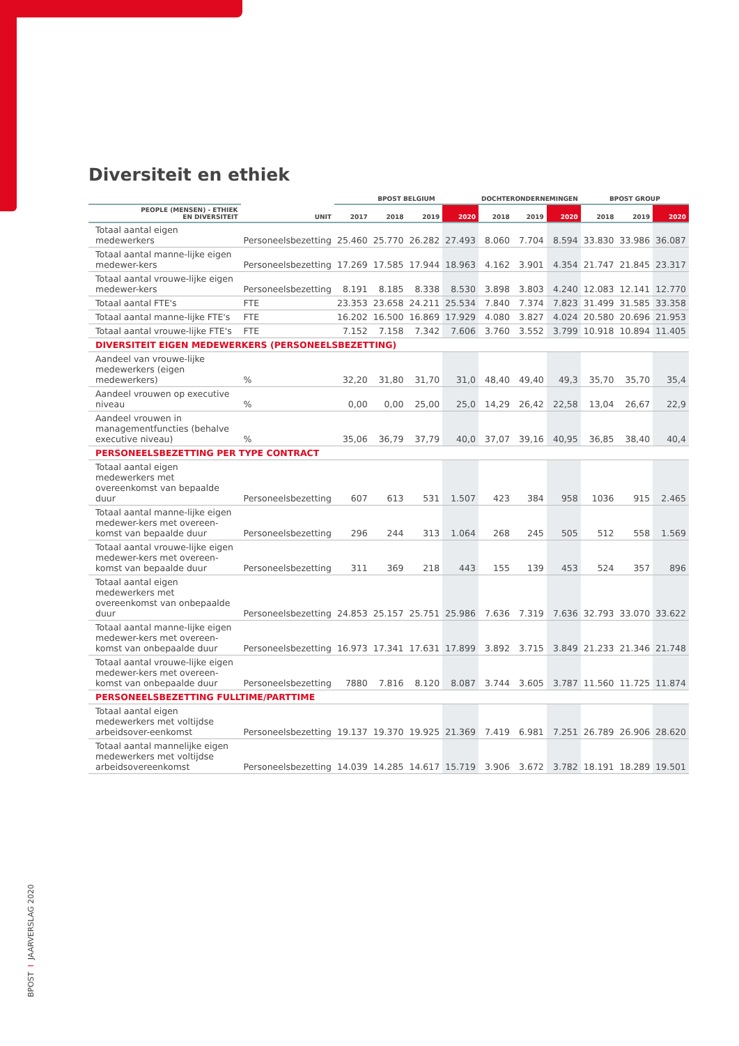Diversiteit en ethiek
| | | BPOST BELGIUM | | | | DOCHTERONDERNEMINGEN | | | BPOST GROUP | | |
| --- | --- | --- | --- | --- | --- | --- | --- | --- | --- | --- | --- |
| PEOPLE (MENSEN) - ETHIEK EN DIVERSITEIT | UNIT | 2017 | 2018 | 2019 | 2020 | 2018 | 2019 | 2020 | 2018 | 2019 | 2020 |
| Totaal aantal eigen medewerkers | Personeelsbezetting | 25.460 | 25.770 | 26.282 | 27.493 | 8.060 | 7.704 | 8.594 | 33.830 | 33.986 | 36.087 |
| Totaal aantal manne-lijke eigen medewer-kers | Personeelsbezetting | 17.269 | 17.585 | 17.944 | 18.963 | 4.162 | 3.901 | 4.354 | 21.747 | 21.845 | 23.317 |
| Totaal aantal vrouwe-lijke eigen medewer-kers | Personeelsbezetting | 8.191 | 8.185 | 8.338 | 8.530 | 3.898 | 3.803 | 4.240 | 12.083 | 12.141 | 12.770 |
| Totaal aantal FTE's | FTE | 23.353 | 23.658 | 24.211 | 25.534 | 7.840 | 7.374 | 7.823 | 31.499 | 31.585 | 33.358 |
| Totaal aantal manne-lijke FTE's | FTE | 16.202 | 16.500 | 16.869 | 17.929 | 4.080 | 3.827 | 4.024 | 20.580 | 20.696 | 21.953 |
| Totaal aantal vrouwe-lijke FTE's | FTE | 7.152 | 7.158 | 7.342 | 7.606 | 3.760 | 3.552 | 3.799 | 10.918 | 10.894 | 11.405 |
| DIVERSITEIT EIGEN MEDEWERKERS (PERSONEELSBEZETTING) | | | | | | | | | | | |
| Aandeel van vrouwe-lijke medewerkers (eigen medewerkers) | % | 32,20 | 31,80 | 31,70 | 31,0 | 48,40 | 49,40 | 49,3 | 35,70 | 35,70 | 35,4 |
| Aandeel vrouwen op executive niveau | % | 0,00 | 0,00 | 25,00 | 25,0 | 14,29 | 26,42 | 22,58 | 13,04 | 26,67 | 22,9 |
| Aandeel vrouwen in managementfuncties (behalve executive niveau) | % | 35,06 | 36,79 | 37,79 | 40,0 | 37,07 | 39,16 | 40,95 | 36,85 | 38,40 | 40,4 |
| PERSONEELSBEZETTING PER TYPE CONTRACT | | | | | | | | | | | |
| Totaal aantal eigen medewerkers met overeenkomst van bepaalde duur | Personeelsbezetting | 607 | 613 | 531 | 1.507 | 423 | 384 | 958 | 1036 | 915 | 2.465 |
| Totaal aantal manne-lijke eigen medewer-kers met overeen-komst van bepaalde duur | Personeelsbezetting | 296 | 244 | 313 | 1.064 | 268 | 245 | 505 | 512 | 558 | 1.569 |
| Totaal aantal vrouwe-lijke eigen medewer-kers met overeen-komst van bepaalde duur | Personeelsbezetting | 311 | 369 | 218 | 443 | 155 | 139 | 453 | 524 | 357 | 896 |
| Totaal aantal eigen medewerkers met overeenkomst van onbepaalde duur | Personeelsbezetting | 24.853 | 25.157 | 25.751 | 25.986 | 7.636 | 7.319 | 7.636 | 32.793 | 33.070 | 33.622 |
| Totaal aantal manne-lijke eigen medewer-kers met overeen-komst van onbepaalde duur | Personeelsbezetting | 16.973 | 17.341 | 17.631 | 17.899 | 3.892 | 3.715 | 3.849 | 21.233 | 21.346 | 21.748 |
| Totaal aantal vrouwe-lijke eigen medewer-kers met overeen-komst van onbepaalde duur | Personeelsbezetting | 7880 | 7.816 | 8.120 | 8.087 | 3.744 | 3.605 | 3.787 | 11.560 | 11.725 | 11.874 |
| PERSONEELSBEZETTING FULLTIME/PARTTIME | | | | | | | | | | | |
| Totaal aantal eigen medewerkers met voltijdse arbeidsover-eenkomst | Personeelsbezetting | 19.137 | 19.370 | 19.925 | 21.369 | 7.419 | 6.981 | 7.251 | 26.789 | 26.906 | 28.620 |
| Totaal aantal mannelijke eigen medewerkers met voltijdse arbeidsovereenkomst | Personeelsbezetting | 14.039 | 14.285 | 14.617 | 15.719 | 3.906 | 3.672 | 3.782 | 18.191 | 18.289 | 19.501 |
BPOST I JAARVERSLAG 2020